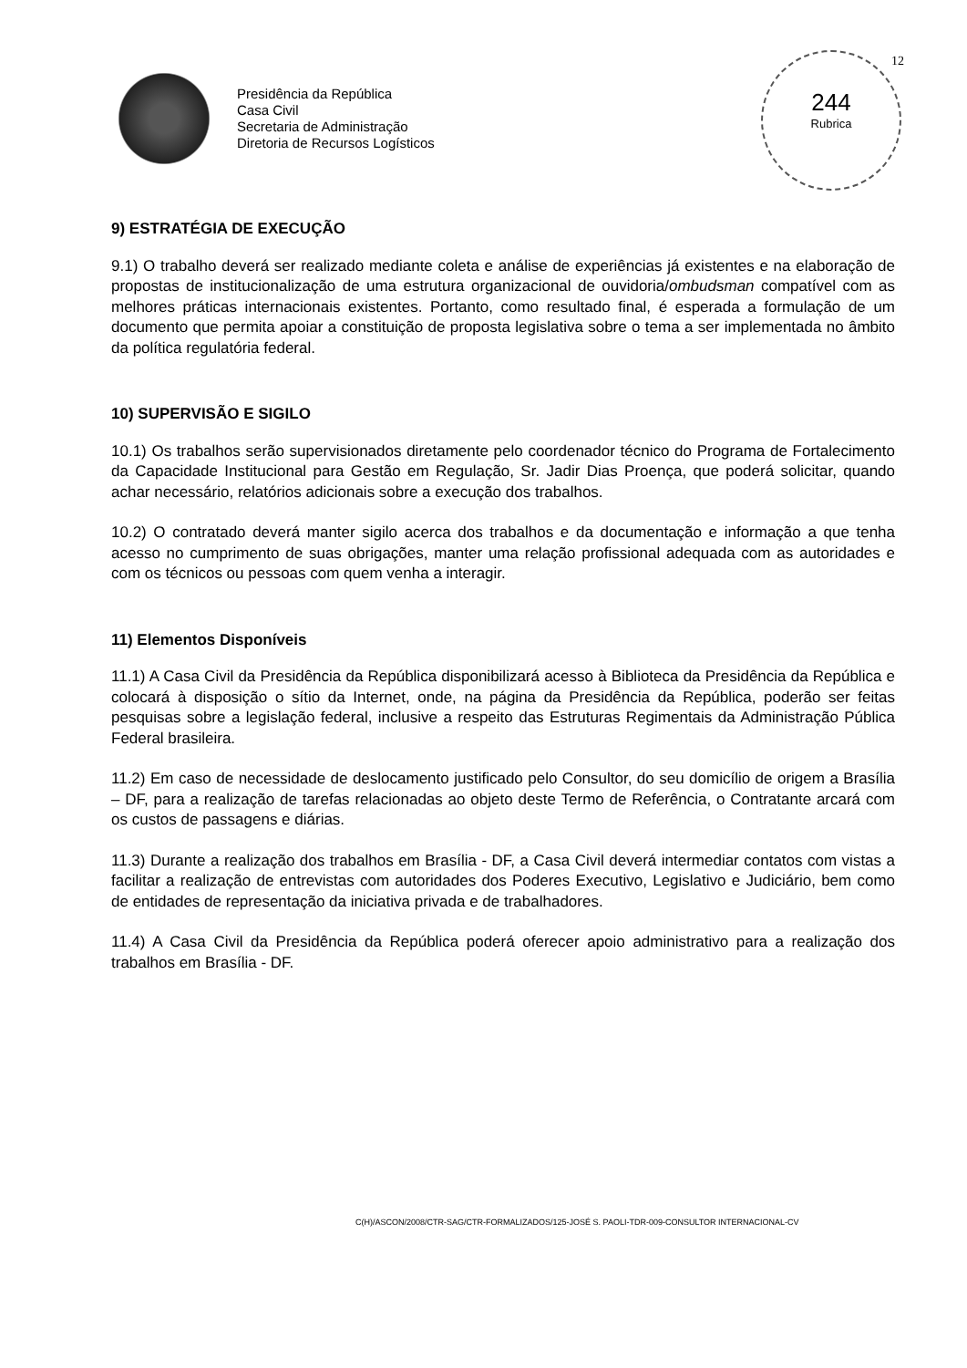Presidência da República
Casa Civil
Secretaria de Administração
Diretoria de Recursos Logísticos
12
244
Rubrica
9) ESTRATÉGIA DE EXECUÇÃO
9.1) O trabalho deverá ser realizado mediante coleta e análise de experiências já existentes e na elaboração de propostas de institucionalização de uma estrutura organizacional de ouvidoria/ombudsman compatível com as melhores práticas internacionais existentes. Portanto, como resultado final, é esperada a formulação de um documento que permita apoiar a constituição de proposta legislativa sobre o tema a ser implementada no âmbito da política regulatória federal.
10) SUPERVISÃO E SIGILO
10.1) Os trabalhos serão supervisionados diretamente pelo coordenador técnico do Programa de Fortalecimento da Capacidade Institucional para Gestão em Regulação, Sr. Jadir Dias Proença, que poderá solicitar, quando achar necessário, relatórios adicionais sobre a execução dos trabalhos.
10.2) O contratado deverá manter sigilo acerca dos trabalhos e da documentação e informação a que tenha acesso no cumprimento de suas obrigações, manter uma relação profissional adequada com as autoridades e com os técnicos ou pessoas com quem venha a interagir.
11) Elementos Disponíveis
11.1) A Casa Civil da Presidência da República disponibilizará acesso à Biblioteca da Presidência da República e colocará à disposição o sítio da Internet, onde, na página da Presidência da República, poderão ser feitas pesquisas sobre a legislação federal, inclusive a respeito das Estruturas Regimentais da Administração Pública Federal brasileira.
11.2) Em caso de necessidade de deslocamento justificado pelo Consultor, do seu domicílio de origem a Brasília – DF, para a realização de tarefas relacionadas ao objeto deste Termo de Referência, o Contratante arcará com os custos de passagens e diárias.
11.3) Durante a realização dos trabalhos em Brasília - DF, a Casa Civil deverá intermediar contatos com vistas a facilitar a realização de entrevistas com autoridades dos Poderes Executivo, Legislativo e Judiciário, bem como de entidades de representação da iniciativa privada e de trabalhadores.
11.4) A Casa Civil da Presidência da República poderá oferecer apoio administrativo para a realização dos trabalhos em Brasília - DF.
C(H)/ASCON/2008/CTR-SAG/CTR-FORMALIZADOS/125-JOSÉ S. PAOLI-TDR-009-CONSULTOR INTERNACIONAL-CV